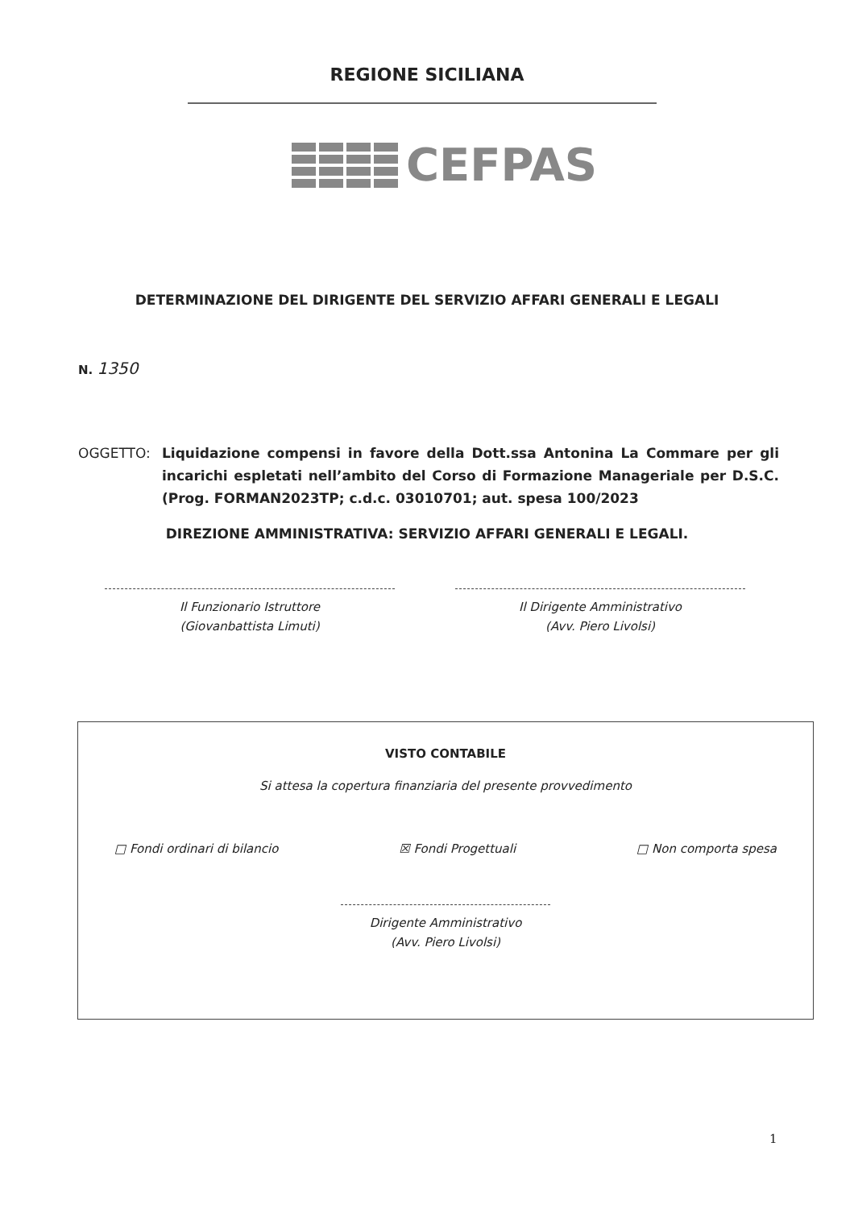REGIONE SICILIANA
CEFPAS
DETERMINAZIONE DEL DIRIGENTE DEL SERVIZIO AFFARI GENERALI E LEGALI
N. 1350
OGGETTO: Liquidazione compensi in favore della Dott.ssa Antonina La Commare per gli incarichi espletati nell’ambito del Corso di Formazione Manageriale per D.S.C. (Prog. FORMAN2023TP; c.d.c. 03010701; aut. spesa 100/2023
DIREZIONE AMMINISTRATIVA: SERVIZIO AFFARI GENERALI E LEGALI.
Il Funzionario Istruttore
(Giovanbattista Limuti)
Il Dirigente Amministrativo
(Avv. Piero Livolsi)
VISTO CONTABILE
Si attesa la copertura finanziaria del presente provvedimento
□ Fondi ordinari di bilancio ☒ Fondi Progettuali □ Non comporta spesa
Dirigente Amministrativo
(Avv. Piero Livolsi)
1